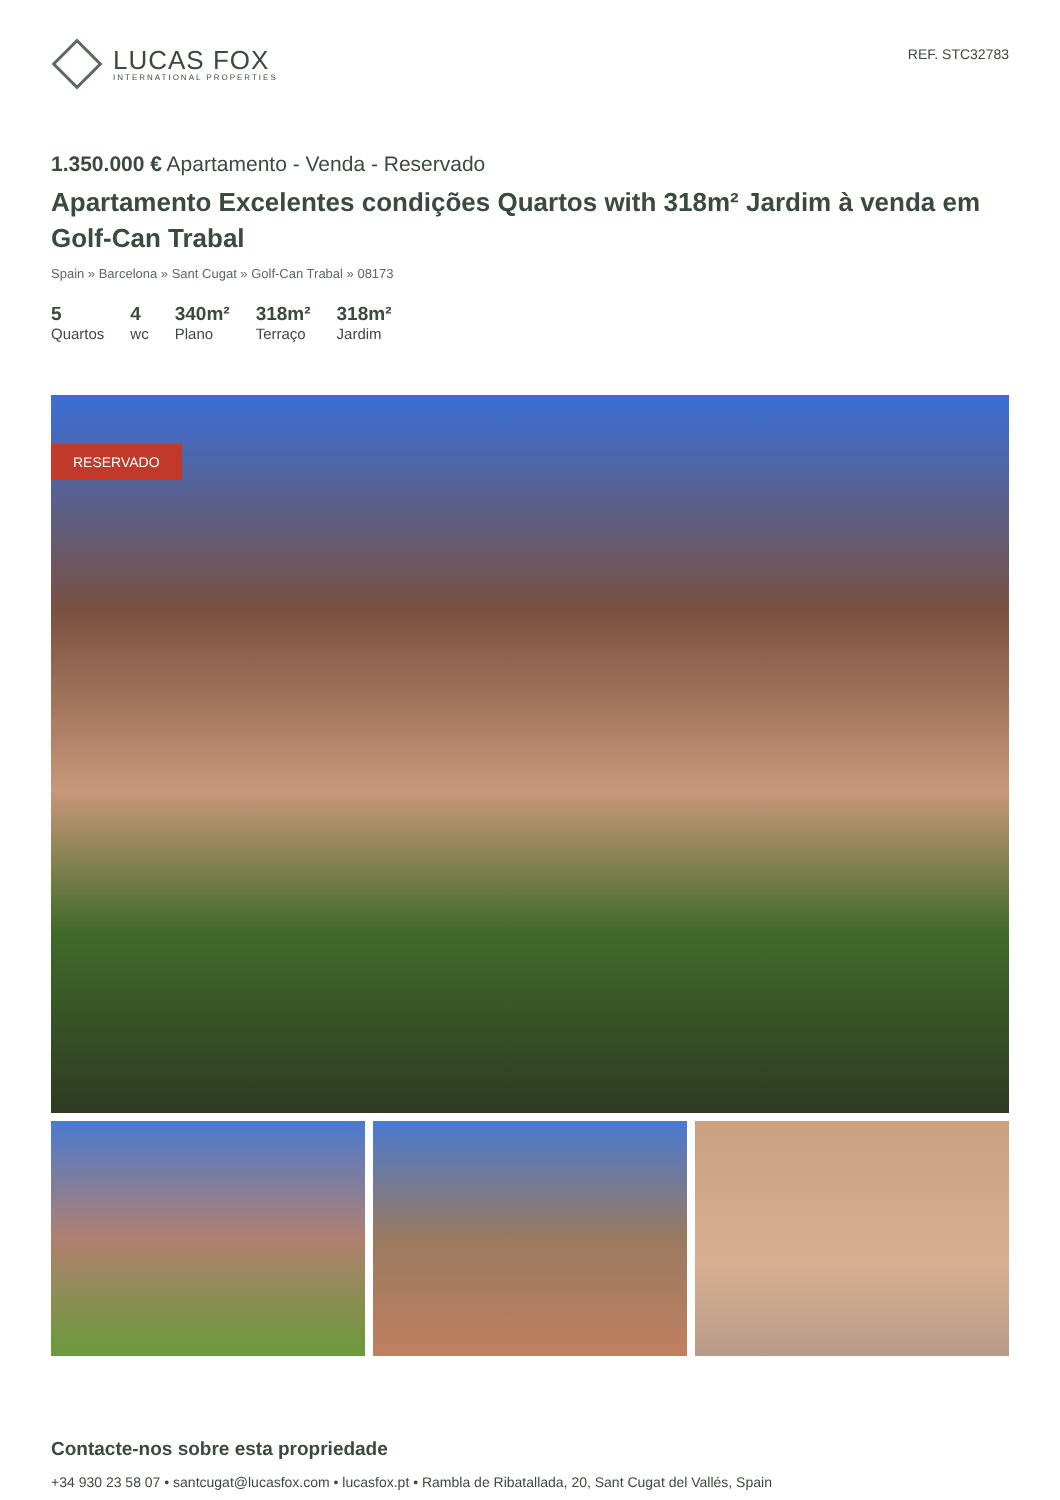LUCAS FOX
INTERNATIONAL PROPERTIES
REF. STC32783
1.350.000 € Apartamento - Venda - Reservado
Apartamento Excelentes condições Quartos with 318m² Jardim à venda em Golf-Can Trabal
Spain » Barcelona » Sant Cugat » Golf-Can Trabal » 08173
5
Quartos
4
wc
340m²
Plano
318m²
Terraço
318m²
Jardim
RESERVADO
Contacte-nos sobre esta propriedade
+34 930 23 58 07 • santcugat@lucasfox.com • lucasfox.pt • Rambla de Ribatallada, 20, Sant Cugat del Vallés, Spain